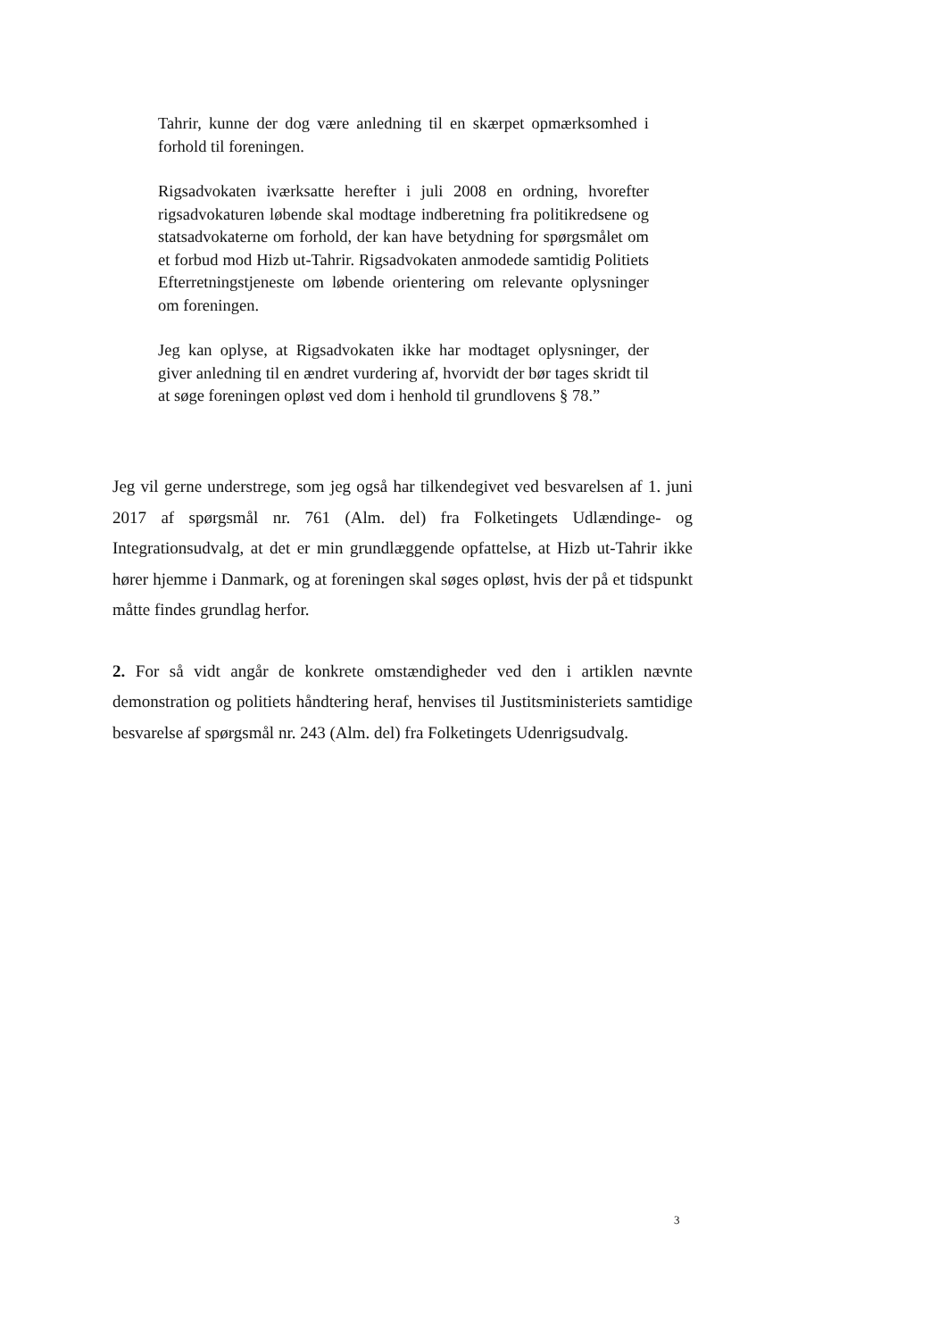Tahrir, kunne der dog være anledning til en skærpet opmærksomhed i forhold til foreningen.
Rigsadvokaten iværksatte herefter i juli 2008 en ordning, hvorefter rigsadvokaturen løbende skal modtage indberetning fra politikredsene og statsadvokaterne om forhold, der kan have betydning for spørgsmålet om et forbud mod Hizb ut-Tahrir. Rigsadvokaten anmodede samtidig Politiets Efterretningstjeneste om løbende orientering om relevante oplysninger om foreningen.
Jeg kan oplyse, at Rigsadvokaten ikke har modtaget oplysninger, der giver anledning til en ændret vurdering af, hvorvidt der bør tages skridt til at søge foreningen opløst ved dom i henhold til grundlovens § 78.”
Jeg vil gerne understrege, som jeg også har tilkendegivet ved besvarelsen af 1. juni 2017 af spørgsmål nr. 761 (Alm. del) fra Folketingets Udlændinge- og Integrationsudvalg, at det er min grundlæggende opfattelse, at Hizb ut-Tahrir ikke hører hjemme i Danmark, og at foreningen skal søges opløst, hvis der på et tidspunkt måtte findes grundlag herfor.
2. For så vidt angår de konkrete omstændigheder ved den i artiklen nævnte demonstration og politiets håndtering heraf, henvises til Justitsministeriets samtidige besvarelse af spørgsmål nr. 243 (Alm. del) fra Folketingets Udenrigsudvalg.
3